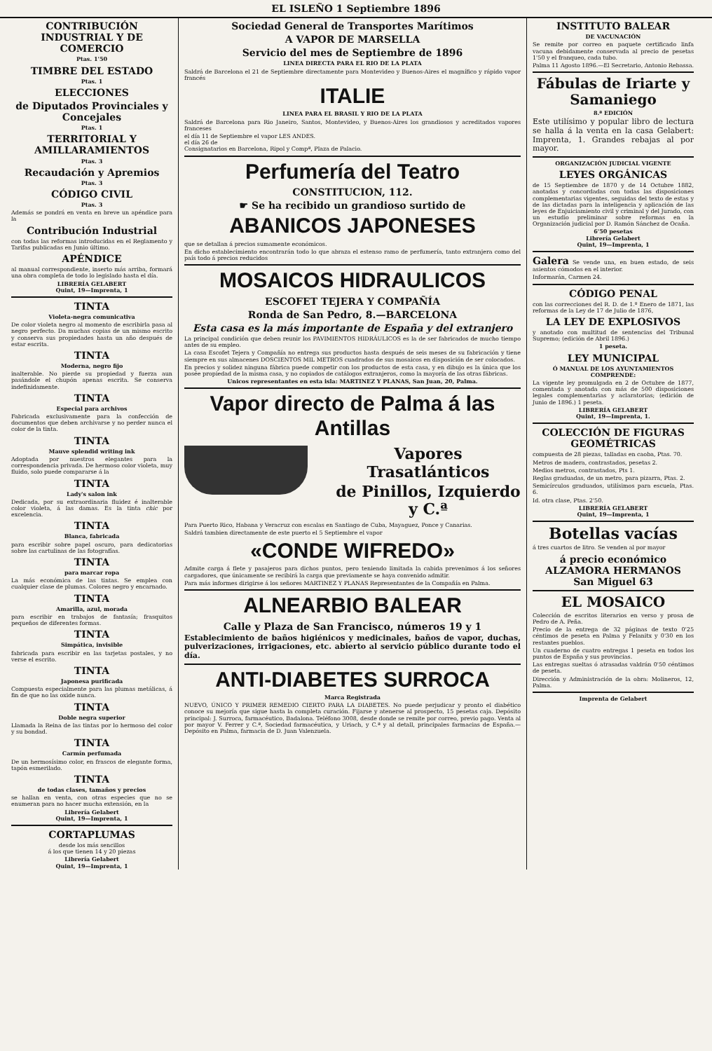EL ISLEÑO 1 Septiembre 1896
CONTRIBUCIÓN INDUSTRIAL Y DE COMERCIO
Ptas. 1'50
TIMBRE DEL ESTADO
Ptas. 1
ELECCIONES
de Diputados Provinciales y Concejales
Ptas. 1
TERRITORIAL Y AMILLARAMIENTOS
Ptas. 3
Recaudación y Apremios
Ptas. 3
CÓDIGO CIVIL
Ptas. 3
Además se pondrá en venta en breve un apéndice para la
Contribución Industrial
con todas las reformas introducidas en el Reglamento y Tarifas publicadas en Junio último.
APÉNDICE
al manual correspondiente, inserto más arriba, formará una obra completa de todo lo legislado hasta el día.
LIBRERÍA GELABERT
Quint, 19—Imprenta, 1
TINTA
Violeta-negra comunicativa
De color violeta negro al momento de escribirla pasa al negro perfecto. Da muchas copias de un mismo escrito y conserva sus propiedades hasta un año después de estar escrita.
TINTA
Moderna, negro fijo
inalterable. No pierde su propiedad y fuerza aun pasándole el chupón apenas escrita. Se conserva indefinidamente.
TINTA
Especial para archivos
Fabricada exclusivamente para la confección de documentos que deben archivarse y no perder nunca el color de la tinta.
TINTA
Mauve splendid writing ink
Adoptada por nuestros elegantes para la correspondencia privada. De hermoso color violeta, muy fluido, solo puede compararse á la
TINTA
Lady's salon ink
Dedicada, por su extraordinaria fluidez é inalterable color violeta, á las damas. Es la tinta chic por excelencia.
TINTA
Blanca, fabricada
para escribir sobre papel oscuro, para dedicatorias sobre las cartulinas de las fotografías.
TINTA
para marcar ropa
La más económica de las tintas. Se emplea con cualquier clase de plumas. Colores negro y encarnado.
TINTA
Amarilla, azul, morada
para escribir en trabajos de fantasía; frasquitos pequeños de diferentes formas.
TINTA
Simpática, invisible
fabricada para escribir en las tarjetas postales, y no verse el escrito.
TINTA
Japonesa purificada
Compuesta especialmente para las plumas metálicas, á fin de que no las oxide nunca.
TINTA
Doble negra superior
Llamada la Reina de las tintas por lo hermoso del color y su bondad.
TINTA
Carmín perfumada
De un hermosísimo color, en frascos de elegante forma, tapón esmerilado.
TINTA
de todas clases, tamaños y precios
se hallan en venta, con otras especies que no se enumeran para no hacer mucha extensión, en la
Librería Gelabert
Quint, 19—Imprenta, 1
CORTAPLUMAS
desde los más sencillos
á los que tienen 14 y 20 piezas
Librería Gelabert
Quint, 19—Imprenta, 1
Sociedad General de Transportes Marítimos
A VAPOR DE MARSELLA
Servicio del mes de Septiembre de 1896
LINEA DIRECTA PARA EL RIO DE LA PLATA
Saldrá de Barcelona el 21 de Septiembre directamente para Montevideo y Buenos-Aires el magnífico y rápido vapor francés
ITALIE
LINEA PARA EL BRASIL Y RIO DE LA PLATA
Saldrá de Barcelona para Rio Janeiro, Santos, Montevideo, y Buenos-Aires los grandiosos y acreditados vapores franceses
el día 11 de Septiembre el vapor LES ANDES.
el día 26 de
Consignatarios en Barcelona, Ripol y Compª, Plaza de Palacio.
Perfumería del Teatro
CONSTITUCION, 112.
☛ Se ha recibido un grandioso surtido de
ABANICOS JAPONESES
que se detallan á precios sumamente económicos.
En dicho establecimiento encontrarán todo lo que abraza el estenso ramo de perfumería, tanto extranjera como del país todo á precios reducidos
MOSAICOS HIDRAULICOS
ESCOFET TEJERA Y COMPAÑÍA
Ronda de San Pedro, 8.—BARCELONA
Esta casa es la más importante de España y del extranjero
La principal condición que deben reunir los PAVIMIENTOS HIDRÁULICOS es la de ser fabricados de mucho tiempo antes de su empleo.
La casa Escofet Tejera y Compañía no entrega sus productos hasta después de seis meses de su fabricación y tiene siempre en sus almacenes DOSCIENTOS MIL METROS cuadrados de sus mosaicos en disposición de ser colocados.
En precios y solidez ninguna fábrica puede competir con los productos de esta casa, y en dibujo es la única que los posée propiedad de la misma casa, y no copiados de catálogos extranjeros, como la mayoría de las otras fábricas.
Unicos representantes en esta isla: MARTINEZ Y PLANAS, San Juan, 20, Palma.
Vapor directo de Palma á las Antillas
Vapores Trasatlánticos
de Pinillos, Izquierdo y C.ª
Para Puerto Rico, Habana y Veracruz con escalas en Santiago de Cuba, Mayaguez, Ponce y Canarias.
Saldrá tambien directamente de este puerto el 5 Septiembre el vapor
«CONDE WIFREDO»
Admite carga á flete y pasajeros para dichos puntos, pero teniendo limitada la cabida prevenimos á los señores cargadores, que únicamente se recibirá la carga que previamente se haya convenido admitir.
Para más informes dirigirse á los señores MARTINEZ Y PLANAS Representantes de la Compañía en Palma.
ALNEARBIO BALEAR
Calle y Plaza de San Francisco, números 19 y 1
Establecimiento de baños higiénicos y medicinales, baños de vapor, duchas, pulverizaciones, irrigaciones, etc. abierto al servicio público durante todo el día.
ANTI-DIABETES SURROCA
Marca Registrada
NUEVO, ÚNICO Y PRIMER REMEDIO CIERTO PARA LA DIABETES. No puede perjudicar y pronto el diabético conoce su mejoría que sigue hasta la completa curación. Fijarse y atenerse al prospecto, 15 pesetas caja. Depósito principal: J. Surroca, farmacéutico, Badalona. Teléfono 3008, desde donde se remite por correo, previo pago. Venta al por mayor V. Ferrer y C.ª, Sociedad farmacéutica, y Uriach, y C.ª y al detall, principales farmacias de España.—Depósito en Palma, farmacia de D. Juan Valenzuela.
INSTITUTO BALEAR
DE VACUNACIÓN
Se remite por correo en paquete certificado linfa vacuna debidamente conservada al precio de pesetas 1'50 y el franqueo, cada tubo.
Palma 11 Agosto 1896.—El Secretario, Antonio Rebassa.
Fábulas de Iriarte y Samaniego
8.ª EDICIÓN
Este utilísimo y popular libro de lectura se halla á la venta en la casa Gelabert: Imprenta, 1. Grandes rebajas al por mayor.
ORGANIZACIÓN JUDICIAL VIGENTE
LEYES ORGÁNICAS
de 15 Septiembre de 1870 y de 14 Octubre 1882, anotadas y concordadas con todas las disposiciones complementarias vigentes, seguidas del texto de estas y de las dictadas para la inteligencia y aplicación de las leyes de Enjuiciamiento civil y criminal y del Jurado, con un estudio preliminar sobre reformas en la Organización judicial por D. Ramón Sánchez de Ocaña.
6'50 pesetas
Librería Gelabert
Quint, 19—Imprenta, 1
Galera Se vende una, en buen estado, de seis asientos cómodos en el interior.
Informarán, Carmen 24.
CÓDIGO PENAL
con las correcciones del R. D. de 1.º Enero de 1871, las reformas de la Ley de 17 de Julio de 1876,
LA LEY DE EXPLOSIVOS
y anotado con multitud de sentencias del Tribunal Supremo; (edición de Abril 1896.)
1 peseta.
LEY MUNICIPAL
Ó MANUAL DE LOS AYUNTAMIENTOS
COMPRENDE:
La vigente ley promulgada en 2 de Octubre de 1877, comentada y anotada con más de 500 disposiciones legales complementarias y aclaratorias; (edición de Junio de 1896.) 1 peseta.
LIBRERÍA GELABERT
Quint, 19—Imprenta, 1.
COLECCIÓN DE FIGURAS GEOMÉTRICAS
compuesta de 28 piezas, talladas en caoba, Ptas. 70.
Metros de madera, contrastados, pesetas 2.
Medios metros, contrastados, Pts 1.
Reglas graduadas, de un metro, para pizarra, Ptas. 2.
Semicírculos graduados, utilísimos para escuela, Ptas. 6.
Id. otra clase, Ptas. 2'50.
LIBRERÍA GELABERT
Quint, 19—Imprenta, 1
Botellas vacías
á tres cuartos de litro. Se venden al por mayor
á precio económico
ALZAMORA HERMANOS
San Miguel 63
EL MOSAICO
Colección de escritos literarios en verso y prosa de Pedro de A. Peña.
Precio de la entrega de 32 páginas de texto 0'25 céntimos de peseta en Palma y Felanitx y 0'30 en los restantes pueblos.
Un cuaderno de cuatro entregas 1 peseta en todos los puntos de España y sus provincias.
Las entregas sueltas ó atrasadas valdrán 0'50 céntimos de peseta.
Dirección y Administración de la obra: Molineros, 12, Palma.
Imprenta de Gelabert